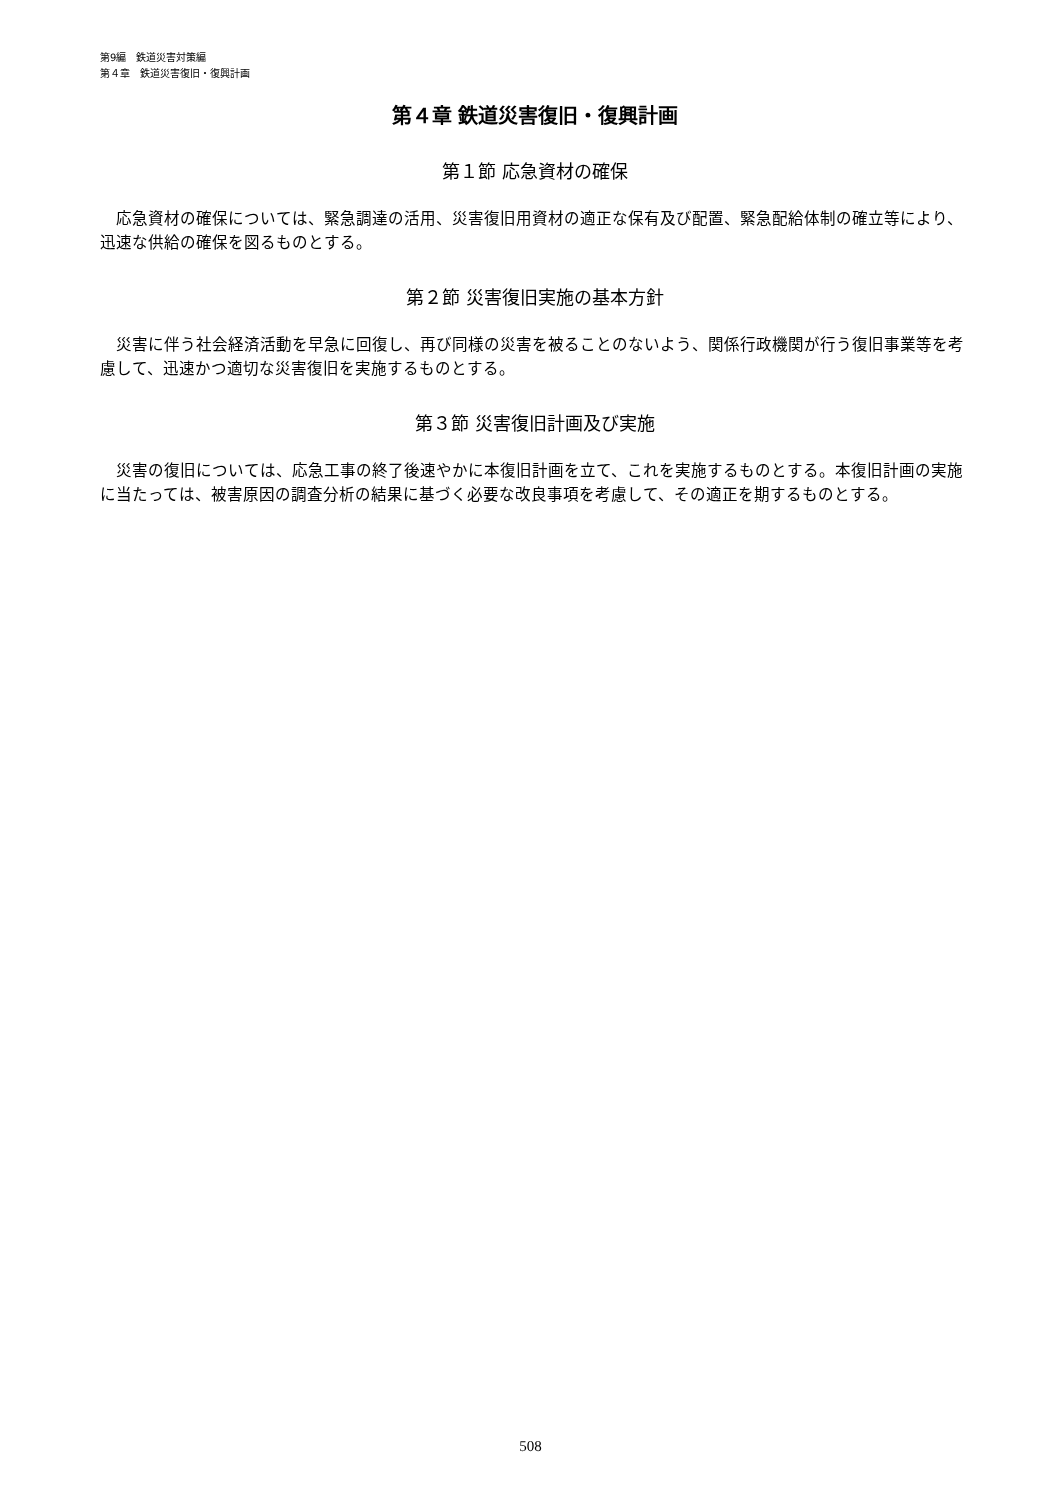第9編　鉄道災害対策編
第４章　鉄道災害復旧・復興計画
第４章 鉄道災害復旧・復興計画
第１節 応急資材の確保
　応急資材の確保については、緊急調達の活用、災害復旧用資材の適正な保有及び配置、緊急配給体制の確立等により、迅速な供給の確保を図るものとする。
第２節 災害復旧実施の基本方針
　災害に伴う社会経済活動を早急に回復し、再び同様の災害を被ることのないよう、関係行政機関が行う復旧事業等を考慮して、迅速かつ適切な災害復旧を実施するものとする。
第３節 災害復旧計画及び実施
　災害の復旧については、応急工事の終了後速やかに本復旧計画を立て、これを実施するものとする。本復旧計画の実施に当たっては、被害原因の調査分析の結果に基づく必要な改良事項を考慮して、その適正を期するものとする。
508